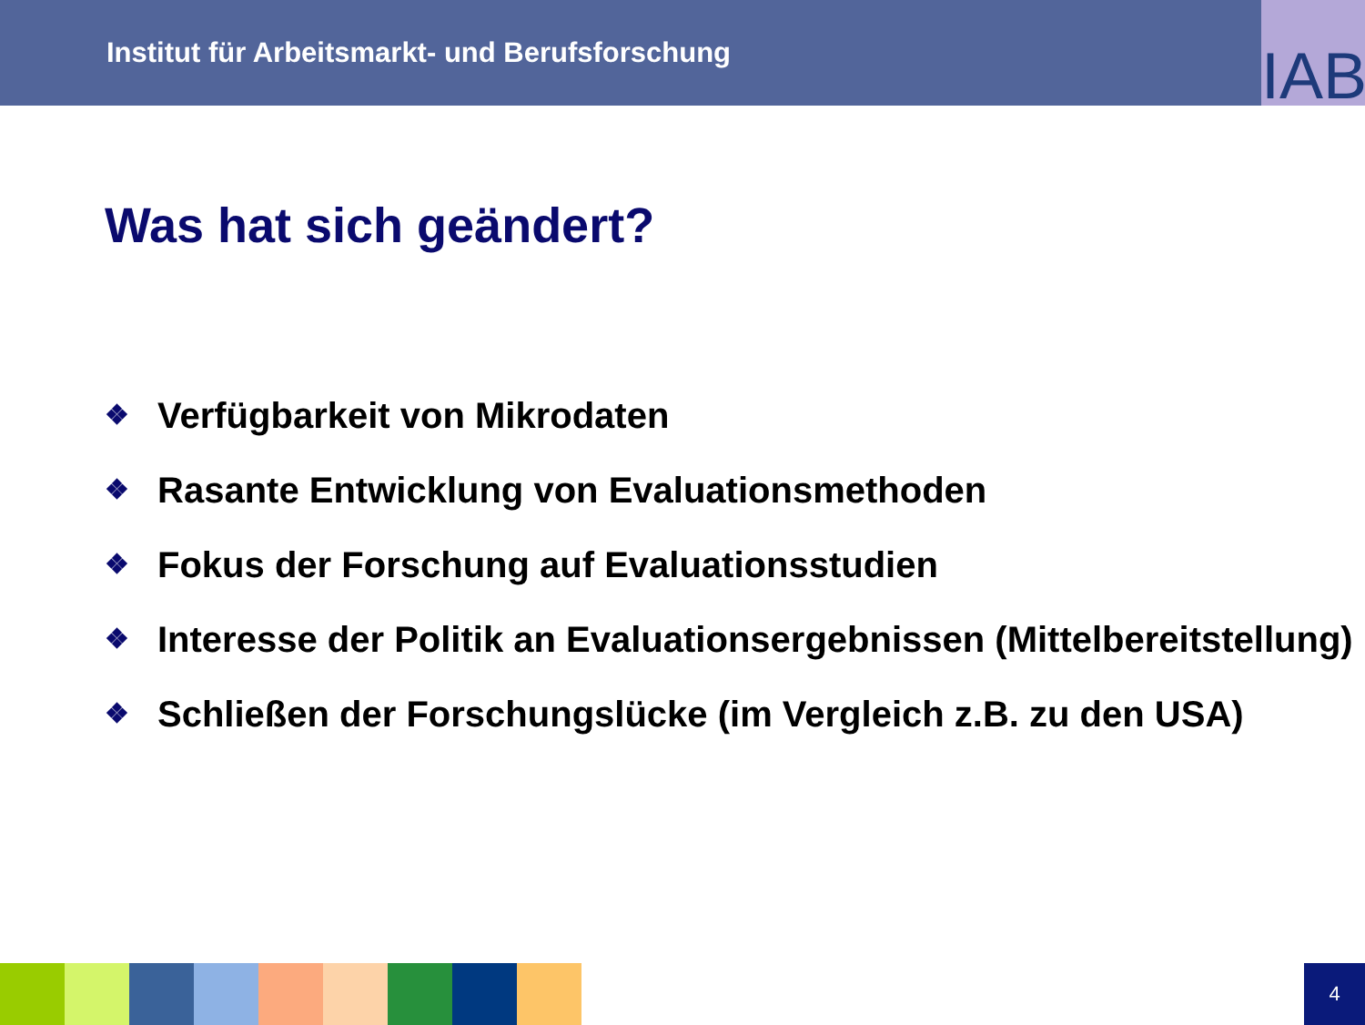Institut für Arbeitsmarkt- und Berufsforschung
IAB
Was hat sich geändert?
❖ Verfügbarkeit von Mikrodaten
❖ Rasante Entwicklung von Evaluationsmethoden
❖ Fokus der Forschung auf Evaluationsstudien
❖ Interesse der Politik an Evaluationsergebnissen (Mittelbereitstellung)
❖ Schließen der Forschungslücke (im Vergleich z.B. zu den USA)
4